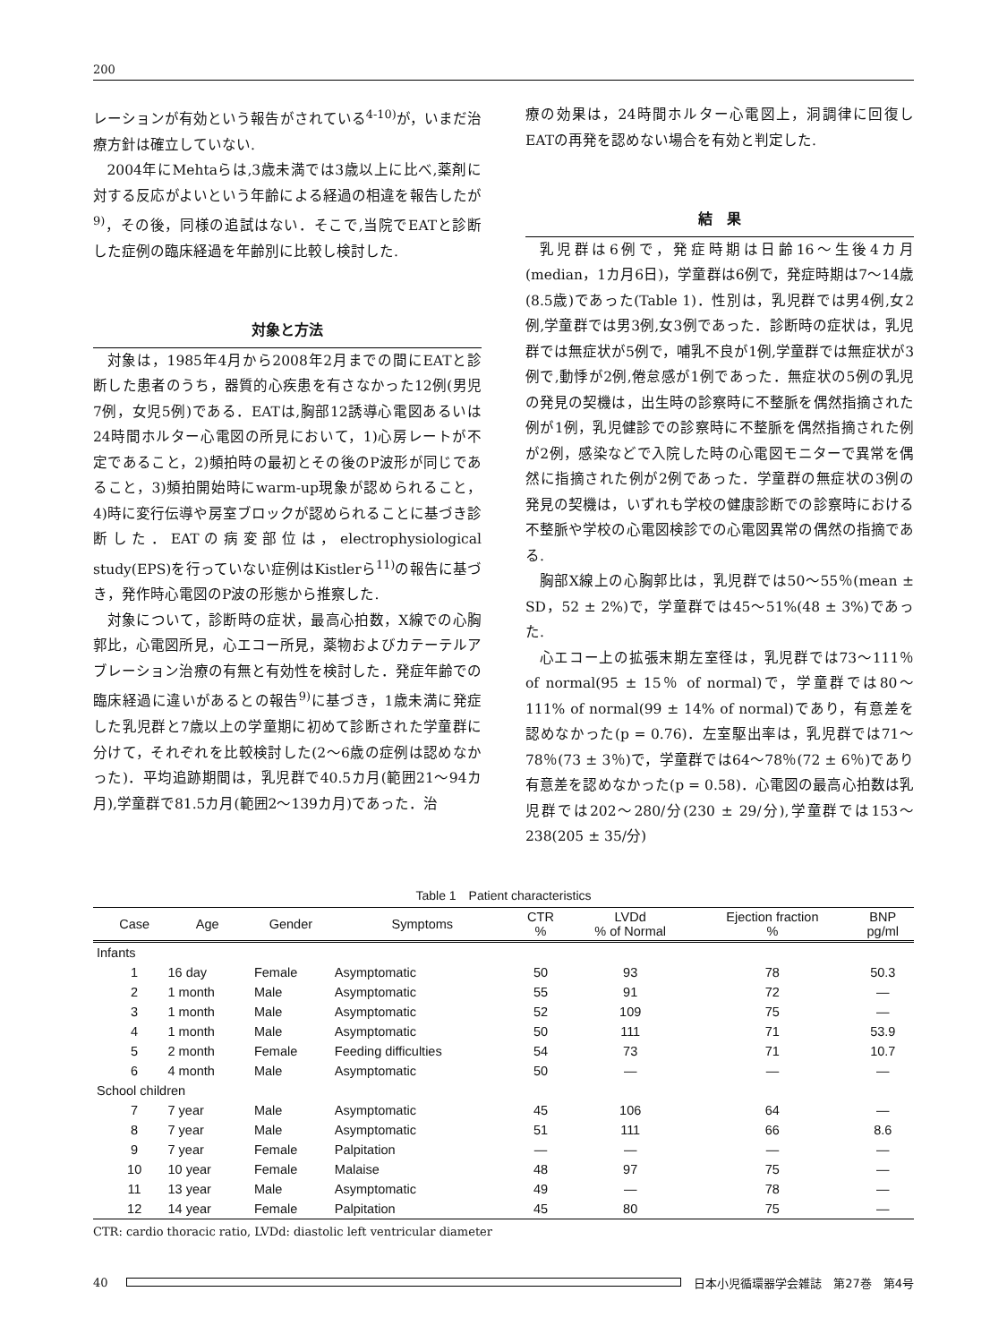200
レーションが有効という報告がされている<sup>4-10)</sup>が，いまだ治療方針は確立していない.
2004年にMehtaらは,3歳未満では3歳以上に比べ,薬剤に対する反応がよいという年齢による経過の相違を報告したが<sup>9)</sup>，その後，同様の追試はない．そこで,当院でEATと診断した症例の臨床経過を年齢別に比較し検討した.
対象と方法
対象は，1985年4月から2008年2月までの間にEATと診断した患者のうち，器質的心疾患を有さなかった12例(男児7例，女児5例)である．EATは,胸部12誘導心電図あるいは24時間ホルター心電図の所見において，1)心房レートが不定であること，2)頻拍時の最初とその後のP波形が同じであること，3)頻拍開始時にwarm-up現象が認められること，4)時に変行伝導や房室ブロックが認められることに基づき診断した．EATの病変部位は，electrophysiological study(EPS)を行っていない症例はKistlerら<sup>11)</sup>の報告に基づき，発作時心電図のP波の形態から推察した.
対象について，診断時の症状，最高心拍数，X線での心胸郭比，心電図所見，心エコー所見，薬物およびカテーテルアブレーション治療の有無と有効性を検討した．発症年齢での臨床経過に違いがあるとの報告<sup>9)</sup>に基づき，1歳未満に発症した乳児群と7歳以上の学童期に初めて診断された学童群に分けて，それぞれを比較検討した(2～6歳の症例は認めなかった)．平均追跡期間は，乳児群で40.5カ月(範囲21～94カ月),学童群で81.5カ月(範囲2～139カ月)であった．治
療の効果は，24時間ホルター心電図上，洞調律に回復しEATの再発を認めない場合を有効と判定した.
結　果
乳児群は6例で，発症時期は日齢16～生後4カ月(median，1カ月6日)，学童群は6例で，発症時期は7～14歳(8.5歳)であった(Table 1)．性別は，乳児群では男4例,女2例,学童群では男3例,女3例であった．診断時の症状は，乳児群では無症状が5例で，哺乳不良が1例,学童群では無症状が3例で,動悸が2例,倦怠感が1例であった．無症状の5例の乳児の発見の契機は，出生時の診察時に不整脈を偶然指摘された例が1例，乳児健診での診察時に不整脈を偶然指摘された例が2例，感染などで入院した時の心電図モニターで異常を偶然に指摘された例が2例であった．学童群の無症状の3例の発見の契機は，いずれも学校の健康診断での診察時における不整脈や学校の心電図検診での心電図異常の偶然の指摘である.
胸部X線上の心胸郭比は，乳児群では50～55％(mean ± SD，52 ± 2%)で，学童群では45～51%(48 ± 3%)であった.
心エコー上の拡張末期左室径は，乳児群では73～111％ of normal(95 ± 15％ of normal)で，学童群では80～111% of normal(99 ± 14% of normal)であり，有意差を認めなかった(p = 0.76)．左室駆出率は，乳児群では71～78％(73 ± 3％)で，学童群では64～78％(72 ± 6％)であり有意差を認めなかった(p = 0.58)．心電図の最高心拍数は乳児群では202～280/分(230 ± 29/分),学童群では153～238(205 ± 35/分)
Table 1 Patient characteristics
| | Case | Age | Gender | Symptoms | CTR % | LVDd % of Normal | Ejection fraction % | BNP pg/ml |
| --- | --- | --- | --- | --- | --- | --- | --- | --- |
| Infants | | | | | | | | |
| | 1 | 16 day | Female | Asymptomatic | 50 | 93 | 78 | 50.3 |
| | 2 | 1 month | Male | Asymptomatic | 55 | 91 | 72 | — |
| | 3 | 1 month | Male | Asymptomatic | 52 | 109 | 75 | — |
| | 4 | 1 month | Male | Asymptomatic | 50 | 111 | 71 | 53.9 |
| | 5 | 2 month | Female | Feeding difficulties | 54 | 73 | 71 | 10.7 |
| | 6 | 4 month | Male | Asymptomatic | 50 | — | — | — |
| School children | | | | | | | | |
| | 7 | 7 year | Male | Asymptomatic | 45 | 106 | 64 | — |
| | 8 | 7 year | Male | Asymptomatic | 51 | 111 | 66 | 8.6 |
| | 9 | 7 year | Female | Palpitation | — | — | — | — |
| | 10 | 10 year | Female | Malaise | 48 | 97 | 75 | — |
| | 11 | 13 year | Male | Asymptomatic | 49 | — | 78 | — |
| | 12 | 14 year | Female | Palpitation | 45 | 80 | 75 | — |
CTR: cardio thoracic ratio, LVDd: diastolic left ventricular diameter
40
日本小児循環器学会雑誌　第27巻　第4号